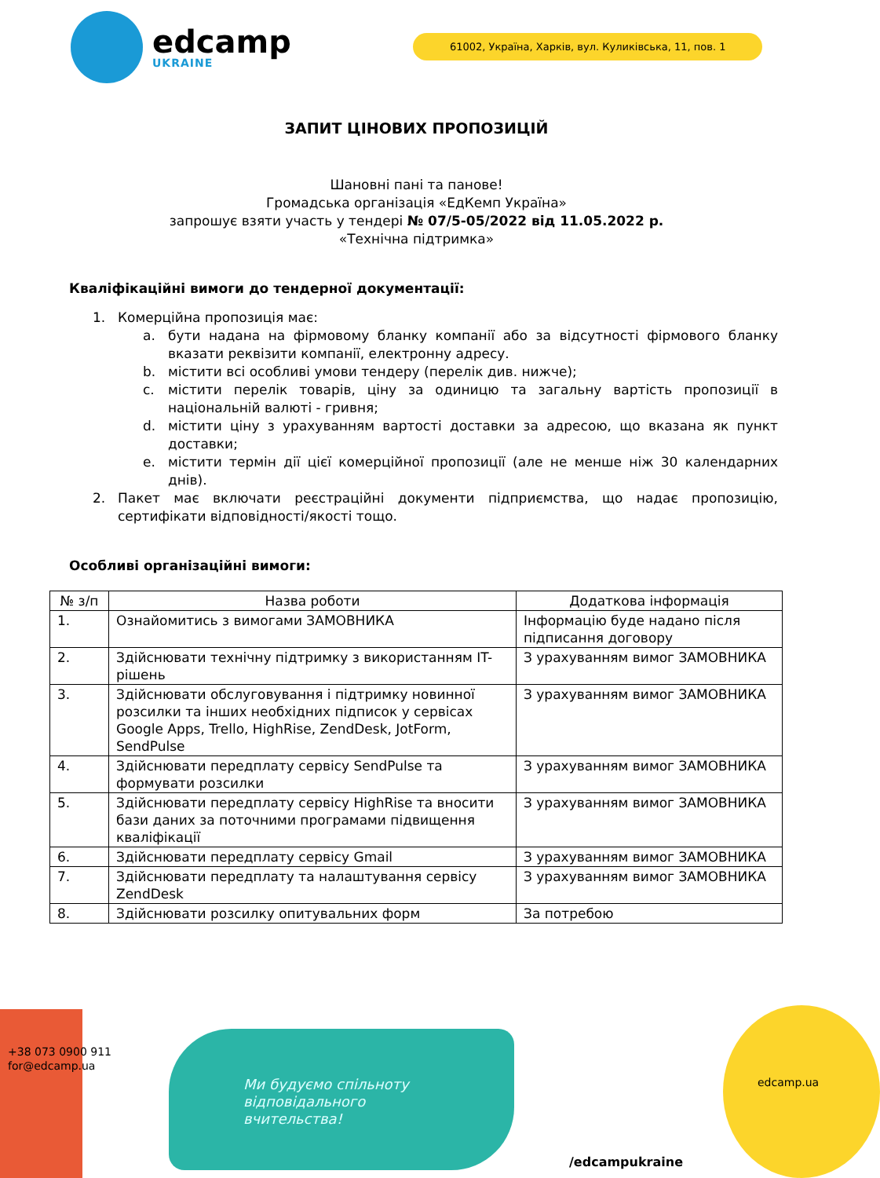edcamp
UKRAINE
61002, Україна, Харків, вул. Куликівська, 11, пов. 1
ЗАПИТ ЦІНОВИХ ПРОПОЗИЦІЙ
Шановні пані та панове!
Громадська організація «ЕдКемп Україна»
запрошує взяти участь у тендері № 07/5-05/2022 від 11.05.2022 р.
«Технічна підтримка»
Кваліфікаційні вимоги до тендерної документації:
1. Комерційна пропозиція має:
a. бути надана на фірмовому бланку компанії або за відсутності фірмового бланку вказати реквізити компанії, електронну адресу.
b. містити всі особливі умови тендеру (перелік див. нижче);
c. містити перелік товарів, ціну за одиницю та загальну вартість пропозиції в національній валюті - гривня;
d. містити ціну з урахуванням вартості доставки за адресою, що вказана як пункт доставки;
e. містити термін дії цієї комерційної пропозиції (але не менше ніж 30 календарних днів).
2. Пакет має включати реєстраційні документи підприємства, що надає пропозицію, сертифікати відповідності/якості тощо.
Особливі організаційні вимоги:
| № з/п | Назва роботи | Додаткова інформація |
| --- | --- | --- |
| 1. | Ознайомитись з вимогами ЗАМОВНИКА | Інформацію буде надано після підписання договору |
| 2. | Здійснювати технічну підтримку з використанням IT-рішень | З урахуванням вимог ЗАМОВНИКА |
| 3. | Здійснювати обслуговування і підтримку новинної розсилки та інших необхідних підписок у сервісах Google Apps, Trello, HighRise, ZendDesk, JotForm, SendPulse | З урахуванням вимог ЗАМОВНИКА |
| 4. | Здійснювати передплату сервісу SendPulse та формувати розсилки | З урахуванням вимог ЗАМОВНИКА |
| 5. | Здійснювати передплату сервісу HighRise та вносити бази даних за поточними програмами підвищення кваліфікації | З урахуванням вимог ЗАМОВНИКА |
| 6. | Здійснювати передплату сервісу Gmail | З урахуванням вимог ЗАМОВНИКА |
| 7. | Здійснювати передплату та налаштування сервісу ZendDesk | З урахуванням вимог ЗАМОВНИКА |
| 8. | Здійснювати розсилку опитувальних форм | За потребою |
+38 073 0900 911
for@edcamp.ua
Ми будуємо спільноту
відповідального
вчительства!
/edcampukraine
edcamp.ua